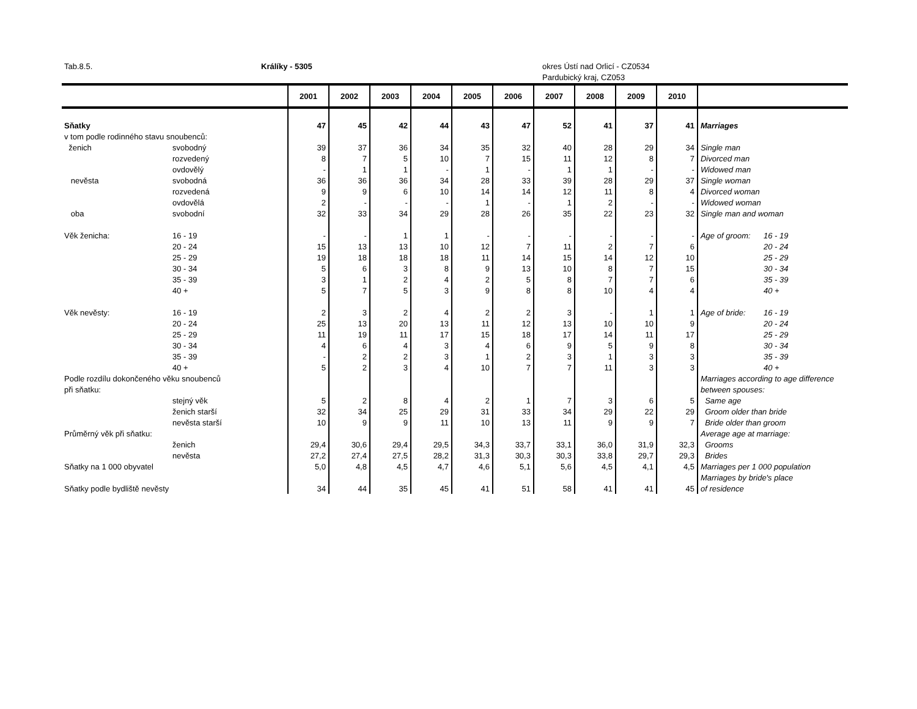Tab.8.5. Králíky - 5305 okres Ústí nad Orlicí - CZ0534
Pardubický kraj, CZ053
| | | 2001 | 2002 | 2003 | 2004 | 2005 | 2006 | 2007 | 2008 | 2009 | 2010 | | |
| --- | --- | --- | --- | --- | --- | --- | --- | --- | --- | --- | --- | --- | --- |
| Sňatky | | 47 | 45 | 42 | 44 | 43 | 47 | 52 | 41 | 37 | 41 | Marriages | |
| v tom podle rodinného stavu snoubenců: | | | | | | | | | | | | | |
| ženich | svobodný | 39 | 37 | 36 | 34 | 35 | 32 | 40 | 28 | 29 | 34 | Single man | |
| | rozvedený | 8 | 7 | 5 | 10 | 7 | 15 | 11 | 12 | 8 | 7 | Divorced man | |
| | ovdovělý | - | 1 | 1 | - | 1 | - | 1 | 1 | - | - | Widowed man | |
| nevěsta | svobodná | 36 | 36 | 36 | 34 | 28 | 33 | 39 | 28 | 29 | 37 | Single woman | |
| | rozvedená | 9 | 9 | 6 | 10 | 14 | 14 | 12 | 11 | 8 | 4 | Divorced woman | |
| | ovdovělá | 2 | - | - | - | 1 | - | 1 | 2 | - | - | Widowed woman | |
| oba | svobodní | 32 | 33 | 34 | 29 | 28 | 26 | 35 | 22 | 23 | 32 | Single man and woman | |
| Věk ženicha: | 16 - 19 | - | - | 1 | 1 | - | - | - | - | - | - | Age of groom: | 16 - 19 |
| | 20 - 24 | 15 | 13 | 13 | 10 | 12 | 7 | 11 | 2 | 7 | 6 | | 20 - 24 |
| | 25 - 29 | 19 | 18 | 18 | 18 | 11 | 14 | 15 | 14 | 12 | 10 | | 25 - 29 |
| | 30 - 34 | 5 | 6 | 3 | 8 | 9 | 13 | 10 | 8 | 7 | 15 | | 30 - 34 |
| | 35 - 39 | 3 | 1 | 2 | 4 | 2 | 5 | 8 | 7 | 7 | 6 | | 35 - 39 |
| | 40 + | 5 | 7 | 5 | 3 | 9 | 8 | 8 | 10 | 4 | 4 | | 40 + |
| Věk nevěsty: | 16 - 19 | 2 | 3 | 2 | 4 | 2 | 2 | 3 | - | 1 | 1 | Age of bride: | 16 - 19 |
| | 20 - 24 | 25 | 13 | 20 | 13 | 11 | 12 | 13 | 10 | 10 | 9 | | 20 - 24 |
| | 25 - 29 | 11 | 19 | 11 | 17 | 15 | 18 | 17 | 14 | 11 | 17 | | 25 - 29 |
| | 30 - 34 | 4 | 6 | 4 | 3 | 4 | 6 | 9 | 5 | 9 | 8 | | 30 - 34 |
| | 35 - 39 | - | 2 | 2 | 3 | 1 | 2 | 3 | 1 | 3 | 3 | | 35 - 39 |
| | 40 + | 5 | 2 | 3 | 4 | 10 | 7 | 7 | 11 | 3 | 3 | | 40 + |
| Podle rozdílu dokončeného věku snoubenců | | | | | | | | | | | | Marriages according to age difference | |
| při sňatku: | | | | | | | | | | | | between spouses: | |
| | stejný věk | 5 | 2 | 8 | 4 | 2 | 1 | 7 | 3 | 6 | 5 | Same age | |
| | ženich starší | 32 | 34 | 25 | 29 | 31 | 33 | 34 | 29 | 22 | 29 | Groom older than bride | |
| | nevěsta starší | 10 | 9 | 9 | 11 | 10 | 13 | 11 | 9 | 9 | 7 | Bride older than groom | |
| Průměrný věk při sňatku: | | | | | | | | | | | | Average age at marriage: | |
| | ženich | 29,4 | 30,6 | 29,4 | 29,5 | 34,3 | 33,7 | 33,1 | 36,0 | 31,9 | 32,3 | Grooms | |
| | nevěsta | 27,2 | 27,4 | 27,5 | 28,2 | 31,3 | 30,3 | 30,3 | 33,8 | 29,7 | 29,3 | Brides | |
| Sňatky na 1 000 obyvatel | | 5,0 | 4,8 | 4,5 | 4,7 | 4,6 | 5,1 | 5,6 | 4,5 | 4,1 | 4,5 | Marriages per 1 000 population | |
| | | | | | | | | | | | | Marriages by bride's place | |
| Sňatky podle bydliště nevěsty | | 34 | 44 | 35 | 45 | 41 | 51 | 58 | 41 | 41 | 45 | of residence | |